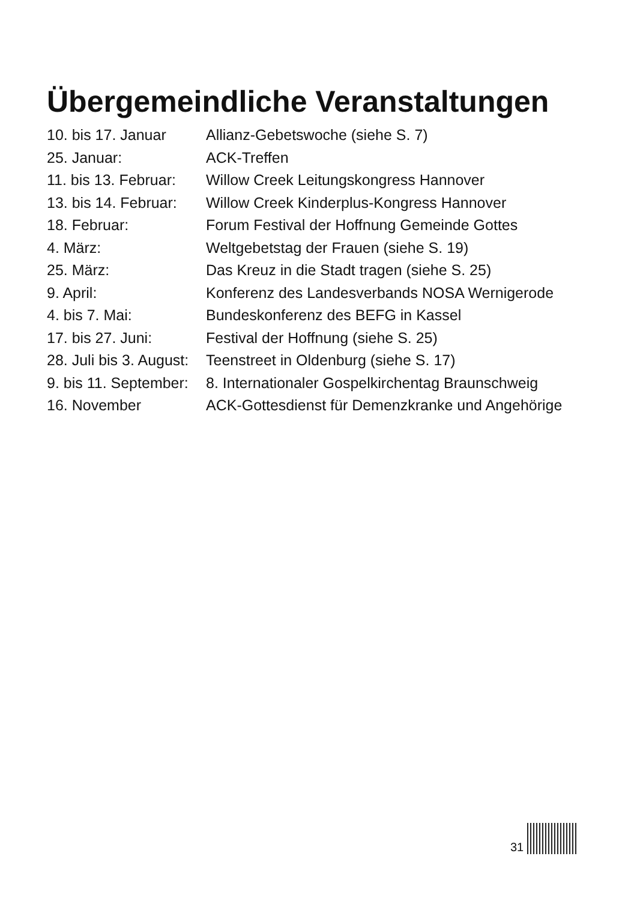Übergemeindliche Veranstaltungen
| 10. bis 17. Januar | Allianz-Gebetswoche (siehe S. 7) |
| 25. Januar: | ACK-Treffen |
| 11. bis 13. Februar: | Willow Creek Leitungskongress Hannover |
| 13. bis 14. Februar: | Willow Creek Kinderplus-Kongress Hannover |
| 18. Februar: | Forum Festival der Hoffnung Gemeinde Gottes |
| 4. März: | Weltgebetstag der Frauen (siehe S. 19) |
| 25. März: | Das Kreuz in die Stadt tragen (siehe S. 25) |
| 9. April: | Konferenz des Landesverbands NOSA Wernigerode |
| 4. bis 7. Mai: | Bundeskonferenz des BEFG in Kassel |
| 17. bis 27. Juni: | Festival der Hoffnung (siehe S. 25) |
| 28. Juli bis 3. August: | Teenstreet in Oldenburg (siehe S. 17) |
| 9. bis 11. September: | 8. Internationaler Gospelkirchentag Braunschweig |
| 16. November | ACK-Gottesdienst für Demenzkranke und Angehörige |
31